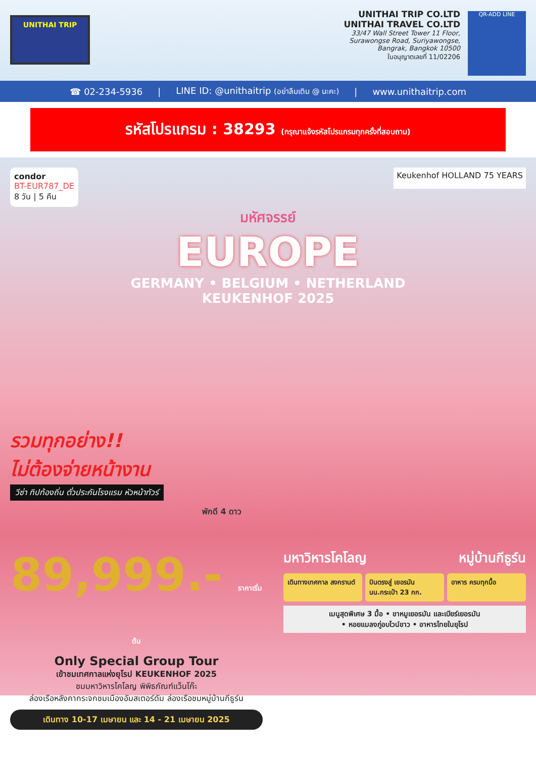UNITHAI TRIP
UNITHAI TRIP CO.LTD
UNITHAI TRAVEL CO.LTD
33/47 Wall Street Tower 11 Floor,
Surawongse Road, Suriyawongse,
Bangrak, Bangkok 10500
ใบอนุญาตเลขที่ 11/02206
QR-ADD LINE
☎ 02-234-5936 | LINE ID: @unithaitrip (อย่าลืมเติม @ นะคะ) | www.unithaitrip.com
รหัสโปรแกรม : 38293 (กรุณาแจ้งรหัสโปรแกรมทุกครั้งที่สอบถาม)
condor
BT-EUR787_DE
8 วัน | 5 คืน
Keukenhof HOLLAND 75 YEARS
มหัศจรรย์
EUROPE
GERMANY • BELGIUM • NETHERLAND
KEUKENHOF 2025
รวมทุกอย่าง!!
ไม่ต้องจ่ายหน้างาน
วีซ่า ทิปท้องถิ่น ตั๋วประกันโรงแรม หัวหน้าทัวร์
พักดี 4 ดาว
89,999.- ราคาเริ่มต้น
Only Special Group Tour
เข้าชมเทศกาลแห่งยุโรป KEUKENHOF 2025
ชมมหาวิหารโคโลญ พิพิธภัณฑ์แว็นโก๊ะ
ล่องเรือหลังคากระจกชมเมืองอัมสเตอร์ดัม ล่องเรือชมหมู่บ้านกีธูร์น
เดินทาง 10-17 เมษายน และ 14 - 21 เมษายน 2025
มหาวิหารโคโลญ หมู่บ้านกีธูร์น
เดินทางเทศกาล สงกรานต์
บินตรงสู่ เยอรมัน นน.กระเป๋า 23 กก.
อาหาร ครบทุกมื้อ
เมนูสุดพิเศษ 3 มื้อ • ขาหมูเยอรมัน และเบียร์เยอรมัน
• หอยแมลงภู่อบไวน์ขาว • อาหารไทยในยุโรป